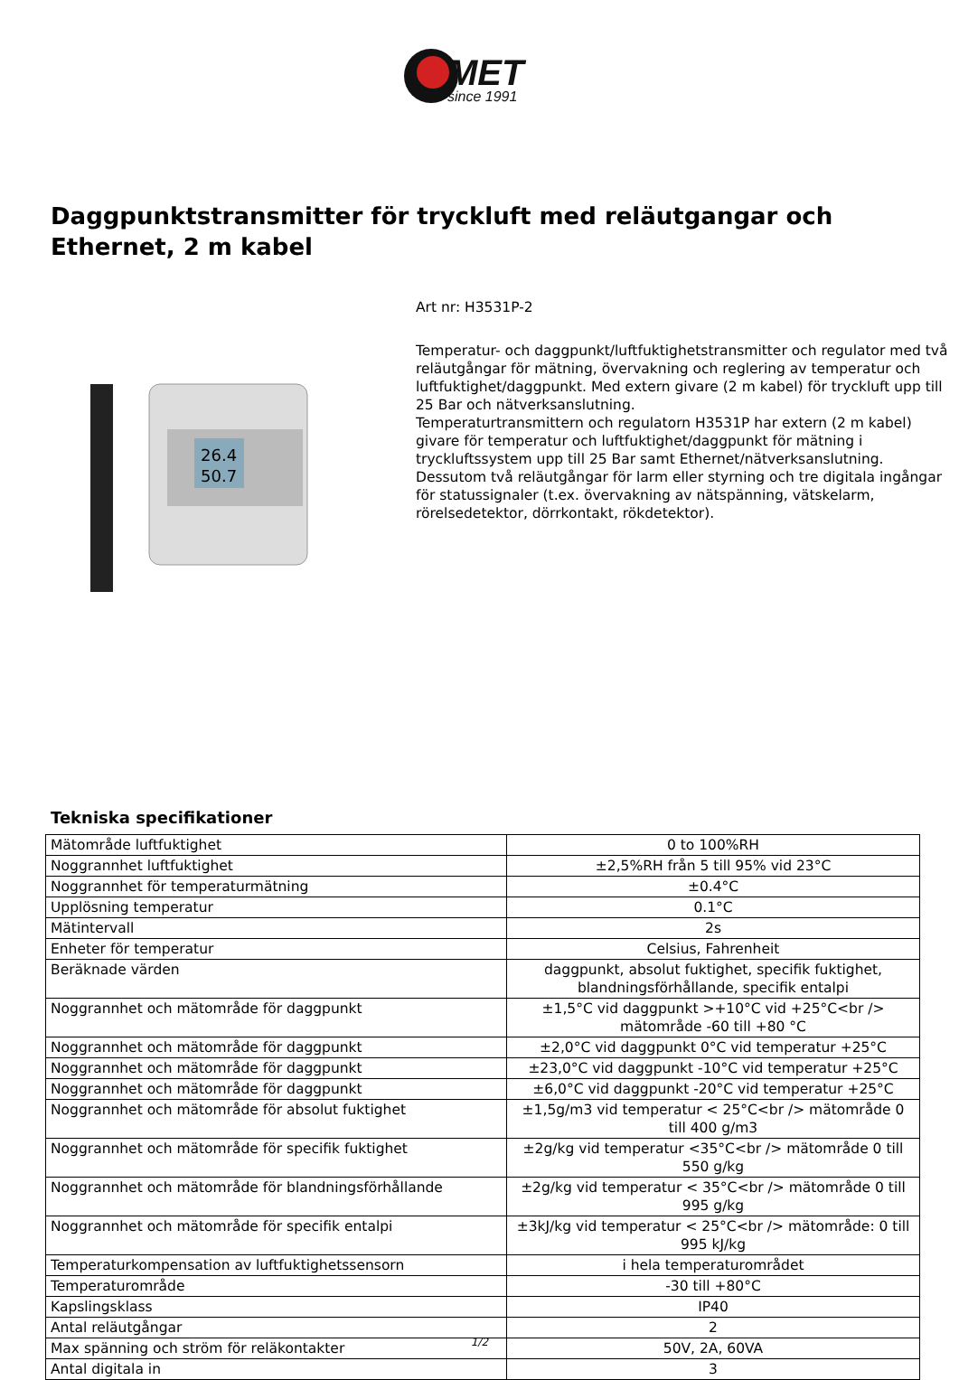MET
since 1991
Daggpunktstransmitter för tryckluft med reläutgangar och Ethernet, 2 m kabel
26.4
50.7
Art nr: H3531P-2
Temperatur- och daggpunkt/luftfuktighetstransmitter och regulator med två reläutgångar för mätning, övervakning och reglering av temperatur och luftfuktighet/daggpunkt. Med extern givare (2 m kabel) för tryckluft upp till 25 Bar och nätverksanslutning.
Temperaturtransmittern och regulatorn H3531P har extern (2 m kabel) givare för temperatur och luftfuktighet/daggpunkt för mätning i tryckluftssystem upp till 25 Bar samt Ethernet/nätverksanslutning. Dessutom två reläutgångar för larm eller styrning och tre digitala ingångar för statussignaler (t.ex. övervakning av nätspänning, vätskelarm, rörelsedetektor, dörrkontakt, rökdetektor).
Tekniska specifikationer
| Mätområde luftfuktighet | 0 to 100%RH |
| Noggrannhet luftfuktighet | ±2,5%RH från 5 till 95% vid 23°C |
| Noggrannhet för temperaturmätning | ±0.4°C |
| Upplösning temperatur | 0.1°C |
| Mätintervall | 2s |
| Enheter för temperatur | Celsius, Fahrenheit |
| Beräknade värden | daggpunkt, absolut fuktighet, specifik fuktighet, blandningsförhållande, specifik entalpi |
| Noggrannhet och mätområde för daggpunkt | ±1,5°C vid daggpunkt >+10°C vid +25°C<br /> mätområde -60 till +80 °C |
| Noggrannhet och mätområde för daggpunkt | ±2,0°C vid daggpunkt 0°C vid temperatur +25°C |
| Noggrannhet och mätområde för daggpunkt | ±23,0°C vid daggpunkt -10°C vid temperatur +25°C |
| Noggrannhet och mätområde för daggpunkt | ±6,0°C vid daggpunkt -20°C vid temperatur +25°C |
| Noggrannhet och mätområde för absolut fuktighet | ±1,5g/m3 vid temperatur < 25°C<br /> mätområde 0 till 400 g/m3 |
| Noggrannhet och mätområde för specifik fuktighet | ±2g/kg vid temperatur <35°C<br /> mätområde 0 till 550 g/kg |
| Noggrannhet och mätområde för blandningsförhållande | ±2g/kg vid temperatur < 35°C<br /> mätområde 0 till 995 g/kg |
| Noggrannhet och mätområde för specifik entalpi | ±3kJ/kg vid temperatur < 25°C<br /> mätområde: 0 till 995 kJ/kg |
| Temperaturkompensation av luftfuktighetssensorn | i hela temperaturområdet |
| Temperaturområde | -30 till +80°C |
| Kapslingsklass | IP40 |
| Antal reläutgångar | 2 |
| Max spänning och ström för reläkontakter | 50V, 2A, 60VA |
| Antal digitala in | 3 |
1/2